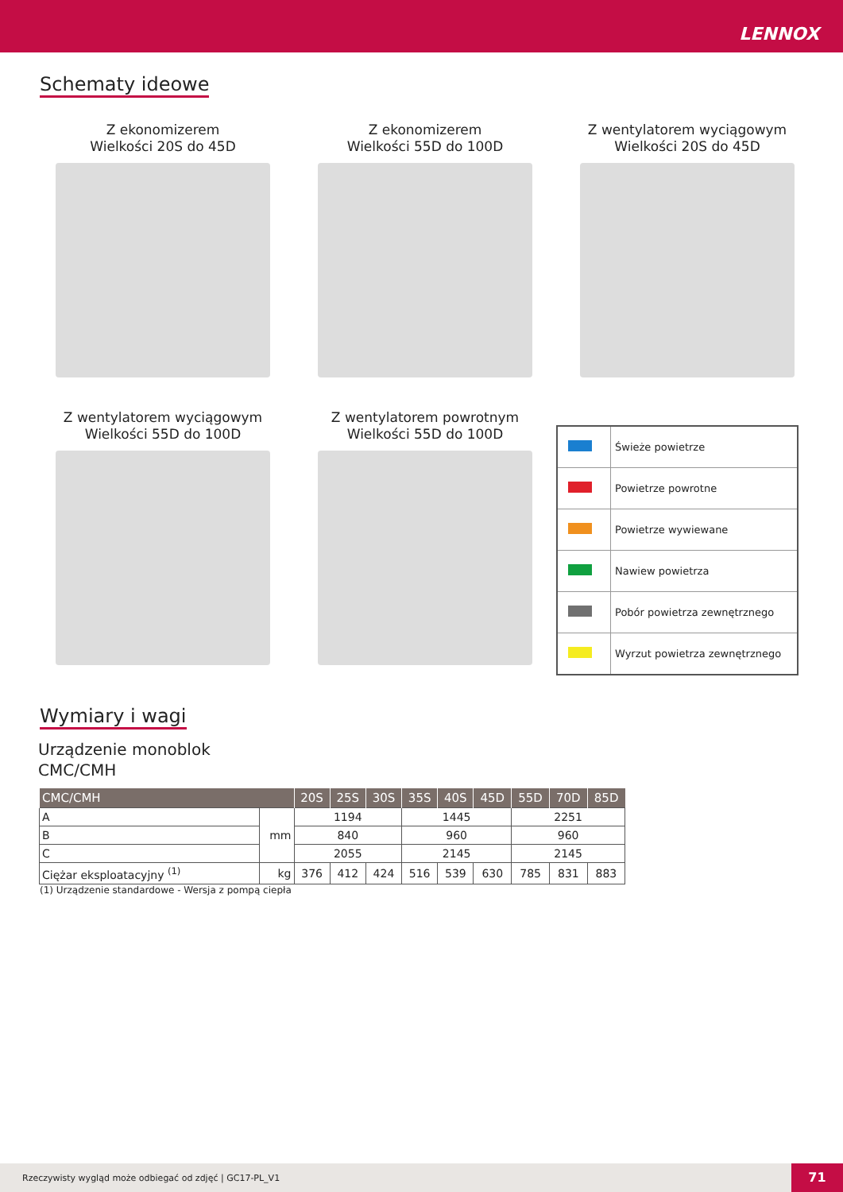LENNOX
Schematy ideowe
Z ekonomizerem
Wielkości 20S do 45D
Z ekonomizerem
Wielkości 55D do 100D
Z wentylatorem wyciągowym
Wielkości 20S do 45D
Z wentylatorem wyciągowym
Wielkości 55D do 100D
Z wentylatorem powrotnym
Wielkości 55D do 100D
| | Świeże powietrze |
| | Powietrze powrotne |
| | Powietrze wywiewane |
| | Nawiew powietrza |
| | Pobór powietrza zewnętrznego |
| | Wyrzut powietrza zewnętrznego |
Wymiary i wagi
Urządzenie monoblok
CMC/CMH
| CMC/CMH | | 20S | 25S | 30S | 35S | 40S | 45D | 55D | 70D | 85D |
| --- | --- | --- | --- | --- | --- | --- | --- | --- | --- | --- |
| A | mm | 1194 | | | 1445 | | | 2251 | | |
| B | | 840 | | | 960 | | | 960 | | |
| C | | 2055 | | | 2145 | | | 2145 | | |
| Ciężar eksploatacyjny <sup>(1)</sup> | kg | 376 | 412 | 424 | 516 | 539 | 630 | 785 | 831 | 883 |
(1) Urządzenie standardowe - Wersja z pompą ciepła
Rzeczywisty wygląd może odbiegać od zdjęć | GC17-PL_V1
71